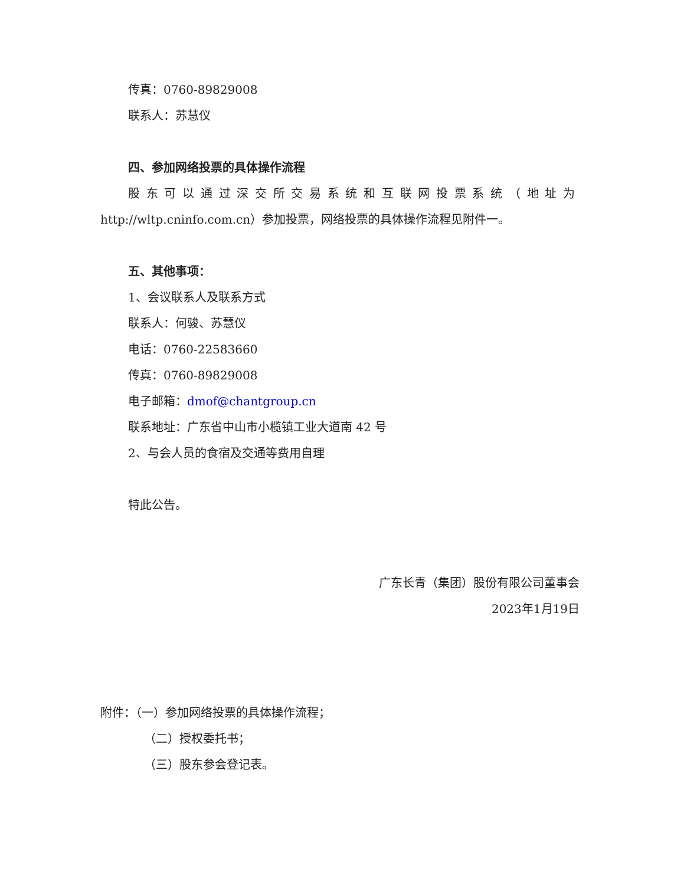传真：0760-89829008
联系人：苏慧仪
四、参加网络投票的具体操作流程
股东可以通过深交所交易系统和互联网投票系统（地址为
http://wltp.cninfo.com.cn）参加投票，网络投票的具体操作流程见附件一。
五、其他事项：
1、会议联系人及联系方式
联系人：何骏、苏慧仪
电话：0760-22583660
传真：0760-89829008
电子邮箱：dmof@chantgroup.cn
联系地址：广东省中山市小榄镇工业大道南 42 号
2、与会人员的食宿及交通等费用自理
特此公告。
广东长青（集团）股份有限公司董事会
2023年1月19日
附件：（一）参加网络投票的具体操作流程；
（二）授权委托书；
（三）股东参会登记表。